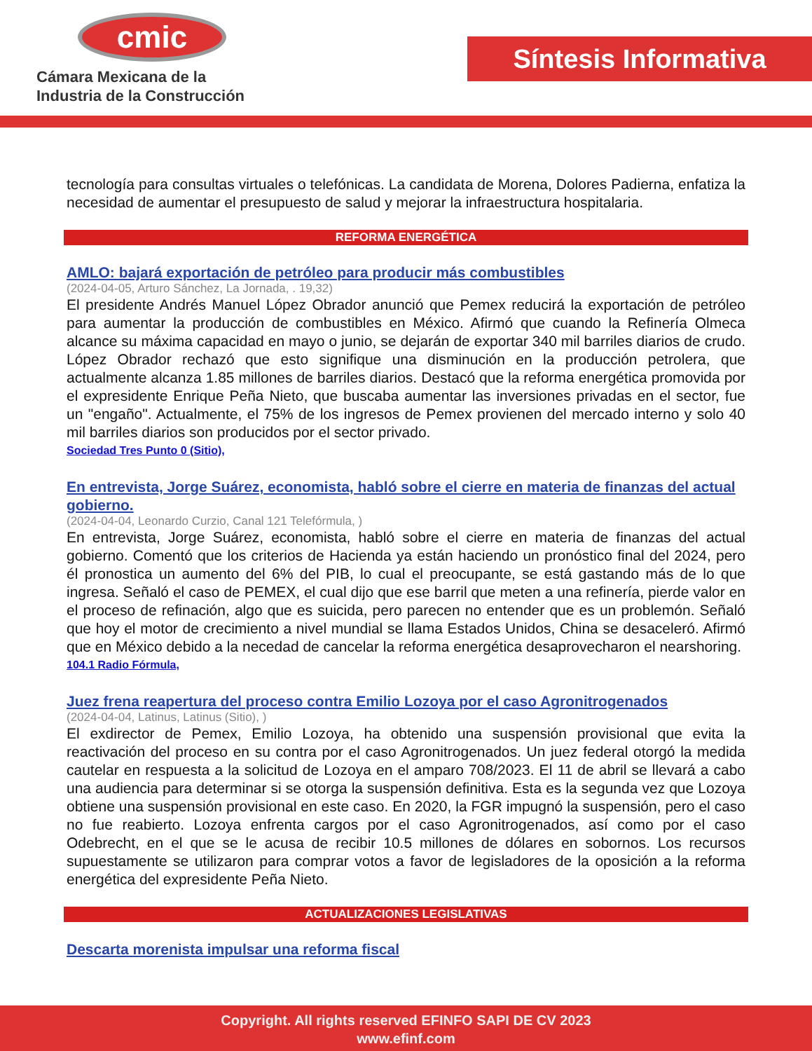cmic
Cámara Mexicana de la
Industria de la Construcción
Síntesis Informativa
tecnología para consultas virtuales o telefónicas. La candidata de Morena, Dolores Padierna, enfatiza la necesidad de aumentar el presupuesto de salud y mejorar la infraestructura hospitalaria.
REFORMA ENERGÉTICA
AMLO: bajará exportación de petróleo para producir más combustibles
(2024-04-05, Arturo Sánchez, La Jornada, . 19,32)
El presidente Andrés Manuel López Obrador anunció que Pemex reducirá la exportación de petróleo para aumentar la producción de combustibles en México. Afirmó que cuando la Refinería Olmeca alcance su máxima capacidad en mayo o junio, se dejarán de exportar 340 mil barriles diarios de crudo. López Obrador rechazó que esto signifique una disminución en la producción petrolera, que actualmente alcanza 1.85 millones de barriles diarios. Destacó que la reforma energética promovida por el expresidente Enrique Peña Nieto, que buscaba aumentar las inversiones privadas en el sector, fue un "engaño". Actualmente, el 75% de los ingresos de Pemex provienen del mercado interno y solo 40 mil barriles diarios son producidos por el sector privado.
Sociedad Tres Punto 0 (Sitio),
En entrevista, Jorge Suárez, economista, habló sobre el cierre en materia de finanzas del actual gobierno.
(2024-04-04, Leonardo Curzio, Canal 121 Telefórmula, )
En entrevista, Jorge Suárez, economista, habló sobre el cierre en materia de finanzas del actual gobierno. Comentó que los criterios de Hacienda ya están haciendo un pronóstico final del 2024, pero él pronostica un aumento del 6% del PIB, lo cual el preocupante, se está gastando más de lo que ingresa. Señaló el caso de PEMEX, el cual dijo que ese barril que meten a una refinería, pierde valor en el proceso de refinación, algo que es suicida, pero parecen no entender que es un problemón. Señaló que hoy el motor de crecimiento a nivel mundial se llama Estados Unidos, China se desaceleró. Afirmó que en México debido a la necedad de cancelar la reforma energética desaprovecharon el nearshoring.
104.1 Radio Fórmula,
Juez frena reapertura del proceso contra Emilio Lozoya por el caso Agronitrogenados
(2024-04-04, Latinus, Latinus (Sitio), )
El exdirector de Pemex, Emilio Lozoya, ha obtenido una suspensión provisional que evita la reactivación del proceso en su contra por el caso Agronitrogenados. Un juez federal otorgó la medida cautelar en respuesta a la solicitud de Lozoya en el amparo 708/2023. El 11 de abril se llevará a cabo una audiencia para determinar si se otorga la suspensión definitiva. Esta es la segunda vez que Lozoya obtiene una suspensión provisional en este caso. En 2020, la FGR impugnó la suspensión, pero el caso no fue reabierto. Lozoya enfrenta cargos por el caso Agronitrogenados, así como por el caso Odebrecht, en el que se le acusa de recibir 10.5 millones de dólares en sobornos. Los recursos supuestamente se utilizaron para comprar votos a favor de legisladores de la oposición a la reforma energética del expresidente Peña Nieto.
ACTUALIZACIONES LEGISLATIVAS
Descarta morenista impulsar una reforma fiscal
Copyright. All rights reserved EFINFO SAPI DE CV 2023
www.efinf.com